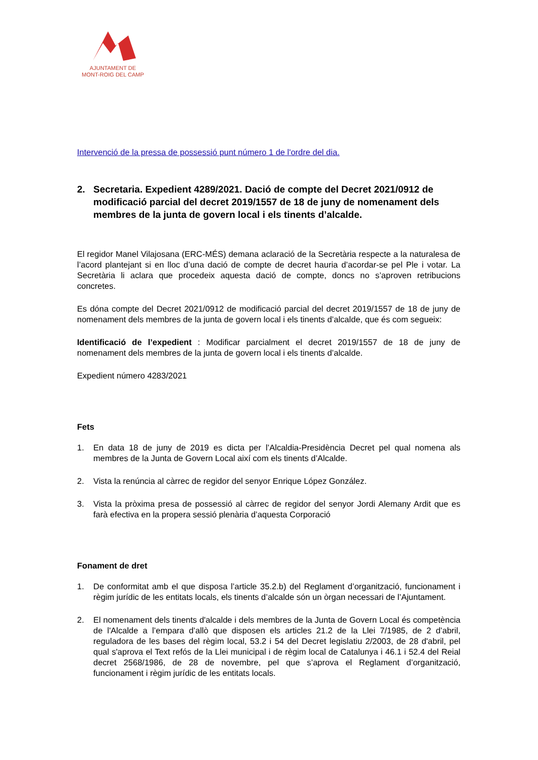AJUNTAMENT DE
MONT-ROIG DEL CAMP
Intervenció de la pressa de possessió punt número 1 de l'ordre del dia.
2. Secretaria. Expedient 4289/2021. Dació de compte del Decret 2021/0912 de modificació parcial del decret 2019/1557 de 18 de juny de nomenament dels membres de la junta de govern local i els tinents d’alcalde.
El regidor Manel Vilajosana (ERC-MÉS) demana aclaració de la Secretària respecte a la naturalesa de l’acord plantejant si en lloc d’una dació de compte de decret hauria d’acordar-se pel Ple i votar. La Secretària li aclara que procedeix aquesta dació de compte, doncs no s’aproven retribucions concretes.
Es dóna compte del Decret 2021/0912 de modificació parcial del decret 2019/1557 de 18 de juny de nomenament dels membres de la junta de govern local i els tinents d’alcalde, que és com segueix:
Identificació de l’expedient : Modificar parcialment el decret 2019/1557 de 18 de juny de nomenament dels membres de la junta de govern local i els tinents d’alcalde.
Expedient número 4283/2021
Fets
1. En data 18 de juny de 2019 es dicta per l’Alcaldia-Presidència Decret pel qual nomena als membres de la Junta de Govern Local així com els tinents d’Alcalde.
2. Vista la renúncia al càrrec de regidor del senyor Enrique López González.
3. Vista la pròxima presa de possessió al càrrec de regidor del senyor Jordi Alemany Ardit que es farà efectiva en la propera sessió plenària d’aquesta Corporació
Fonament de dret
1. De conformitat amb el que disposa l’article 35.2.b) del Reglament d’organització, funcionament i règim jurídic de les entitats locals, els tinents d’alcalde són un òrgan necessari de l’Ajuntament.
2. El nomenament dels tinents d'alcalde i dels membres de la Junta de Govern Local és competència de l'Alcalde a l’empara d’allò que disposen els articles 21.2 de la Llei 7/1985, de 2 d’abril, reguladora de les bases del règim local, 53.2 i 54 del Decret legislatiu 2/2003, de 28 d'abril, pel qual s'aprova el Text refós de la Llei municipal i de règim local de Catalunya i 46.1 i 52.4 del Reial decret 2568/1986, de 28 de novembre, pel que s’aprova el Reglament d’organització, funcionament i règim jurídic de les entitats locals.